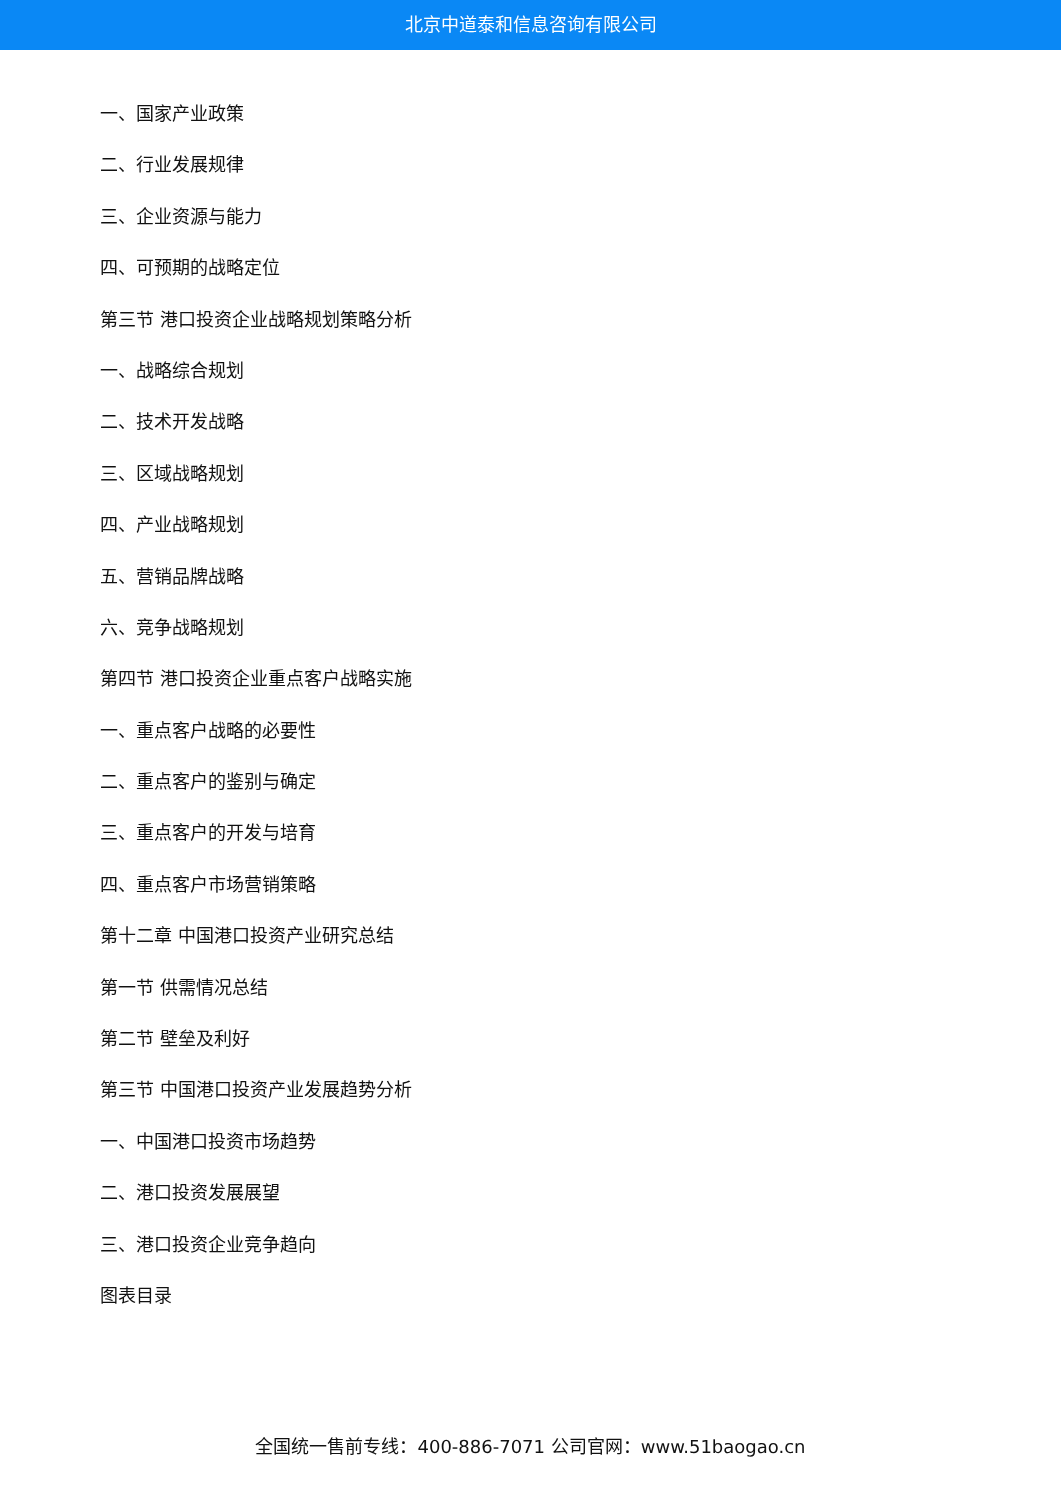北京中道泰和信息咨询有限公司
一、国家产业政策
二、行业发展规律
三、企业资源与能力
四、可预期的战略定位
第三节 港口投资企业战略规划策略分析
一、战略综合规划
二、技术开发战略
三、区域战略规划
四、产业战略规划
五、营销品牌战略
六、竞争战略规划
第四节 港口投资企业重点客户战略实施
一、重点客户战略的必要性
二、重点客户的鉴别与确定
三、重点客户的开发与培育
四、重点客户市场营销策略
第十二章 中国港口投资产业研究总结
第一节 供需情况总结
第二节 壁垒及利好
第三节 中国港口投资产业发展趋势分析
一、中国港口投资市场趋势
二、港口投资发展展望
三、港口投资企业竞争趋向
图表目录
全国统一售前专线：400-886-7071 公司官网：www.51baogao.cn